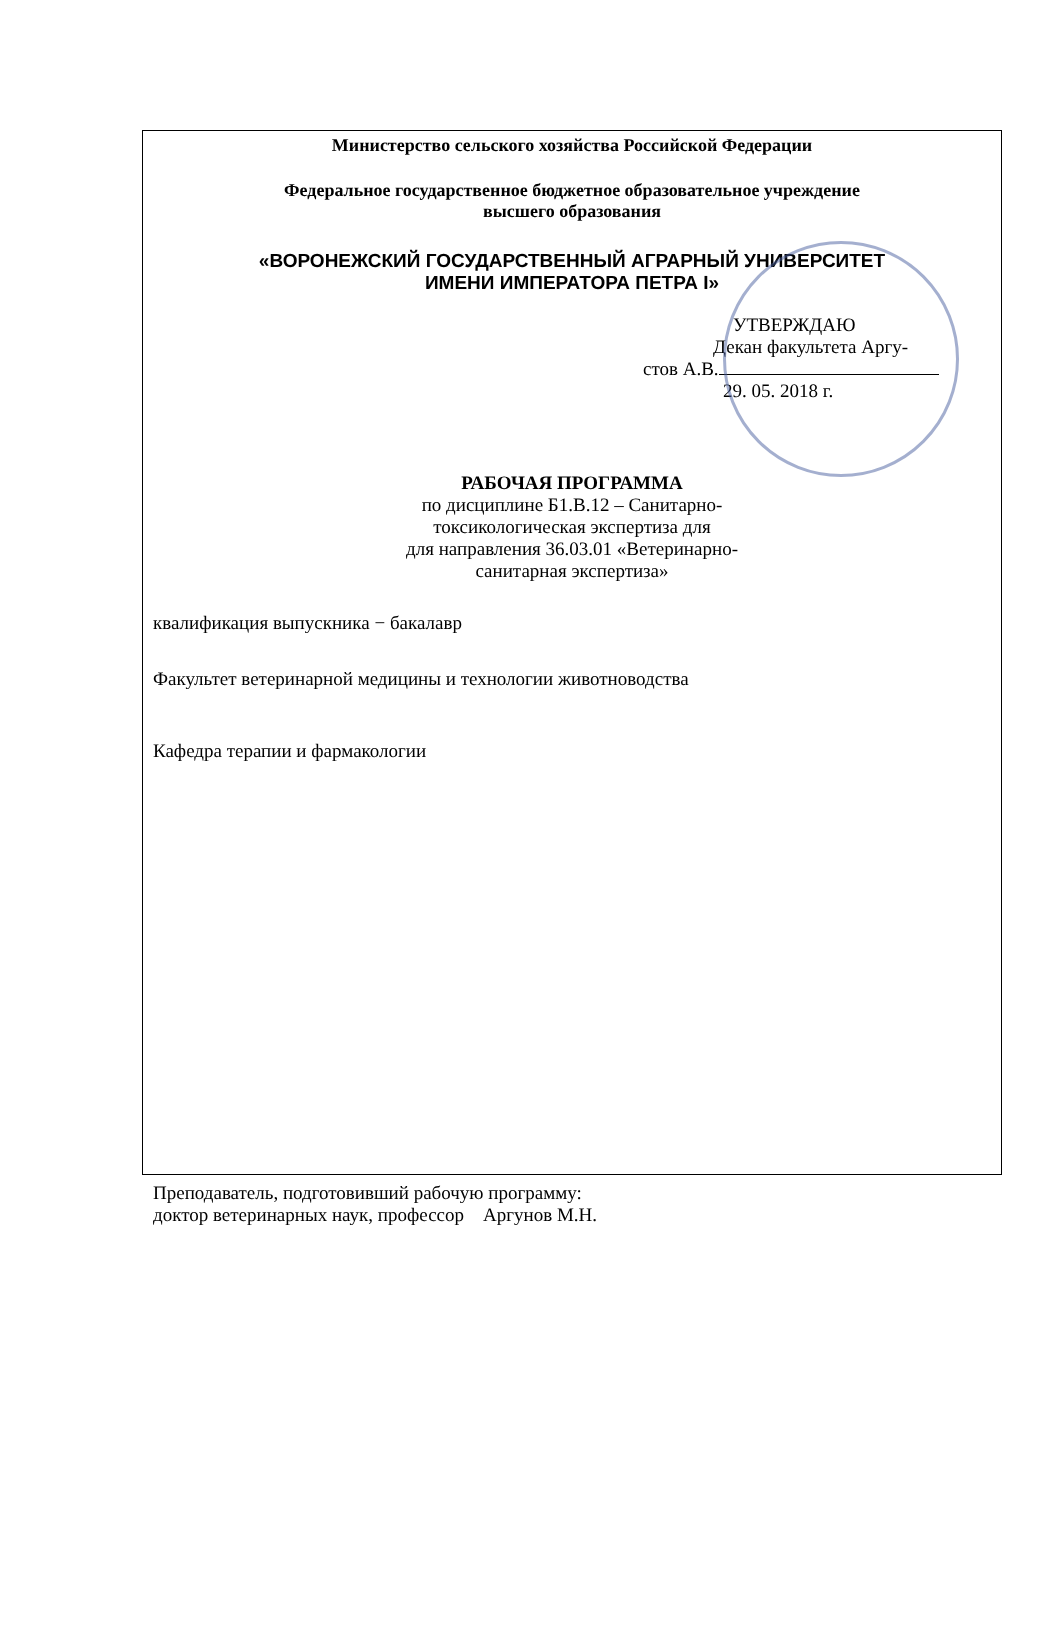Министерство сельского хозяйства Российской Федерации
Федеральное государственное бюджетное образовательное учреждение
высшего образования
«ВОРОНЕЖСКИЙ ГОСУДАРСТВЕННЫЙ АГРАРНЫЙ УНИВЕРСИТЕТ
ИМЕНИ ИМПЕРАТОРА ПЕТРА I»
УТВЕРЖДАЮ
Декан факультета Аргу-
стов А.В.
29. 05. 2018 г.
РАБОЧАЯ ПРОГРАММА
по дисциплине Б1.В.12 – Санитарно-
токсикологическая экспертиза для
для направления 36.03.01 «Ветеринарно-
санитарная экспертиза»
квалификация выпускника − бакалавр
Факультет ветеринарной медицины и технологии животноводства
Кафедра терапии и фармакологии
Преподаватель, подготовивший рабочую программу:
доктор ветеринарных наук, профессор Аргунов М.Н.